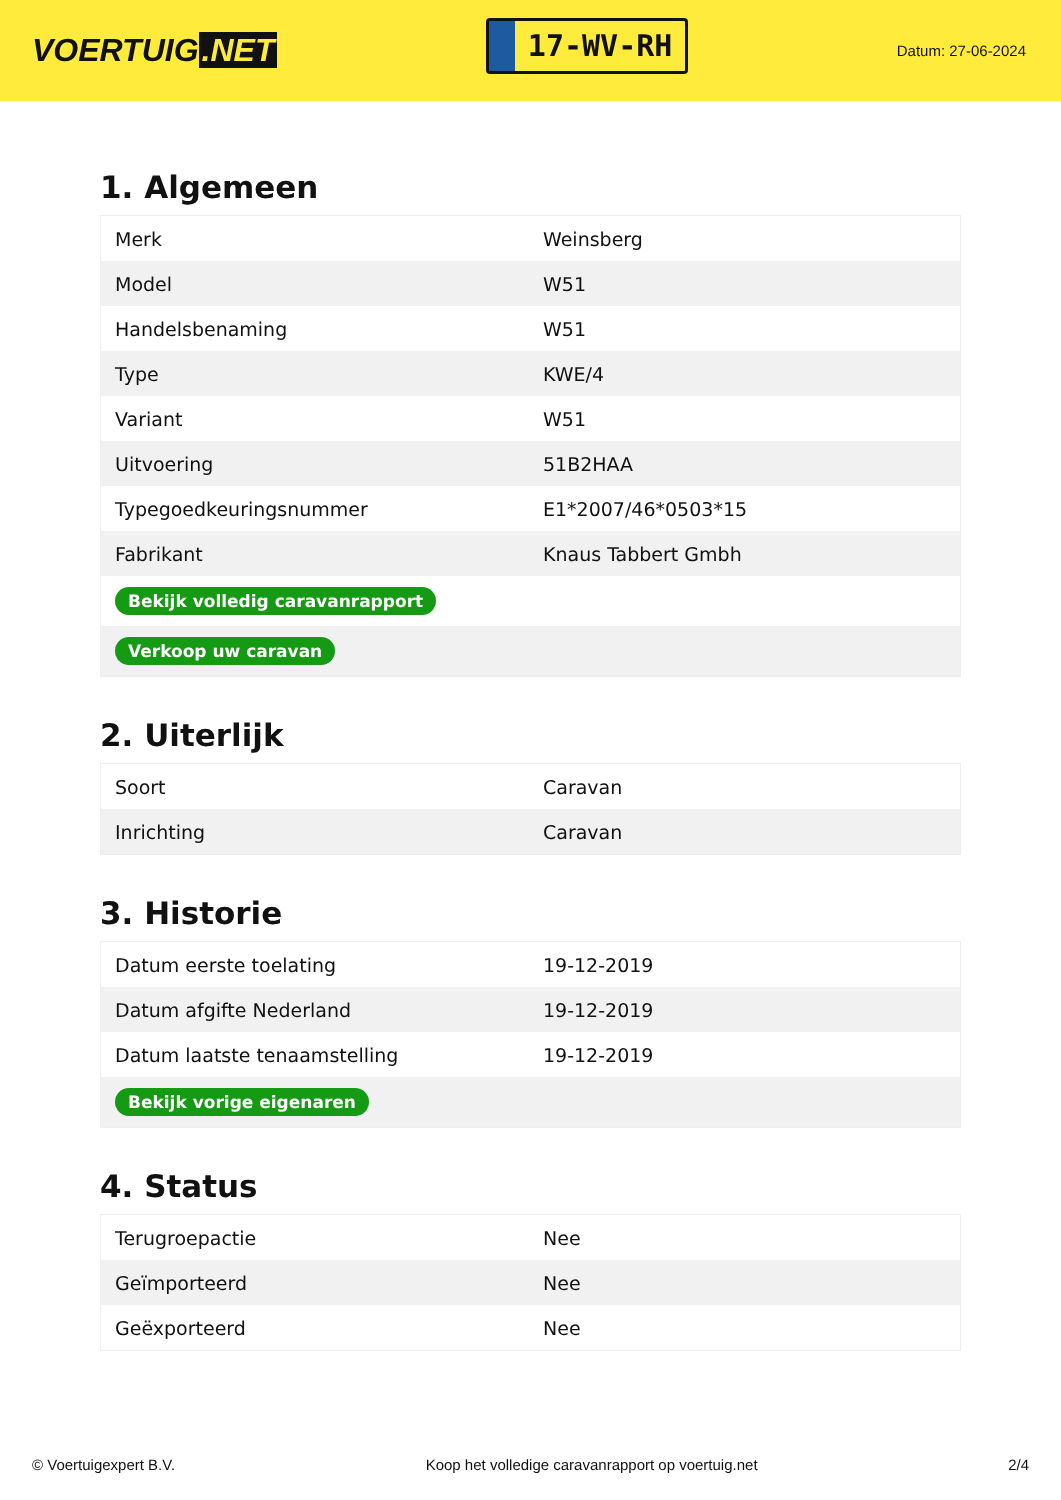VOERTUIG.NET
17-WV-RH
Datum: 27-06-2024
1. Algemeen
| Merk | Weinsberg |
| Model | W51 |
| Handelsbenaming | W51 |
| Type | KWE/4 |
| Variant | W51 |
| Uitvoering | 51B2HAA |
| Typegoedkeuringsnummer | E1*2007/46*0503*15 |
| Fabrikant | Knaus Tabbert Gmbh |
| Bekijk volledig caravanrapport | |
| Verkoop uw caravan | |
2. Uiterlijk
| Soort | Caravan |
| Inrichting | Caravan |
3. Historie
| Datum eerste toelating | 19-12-2019 |
| Datum afgifte Nederland | 19-12-2019 |
| Datum laatste tenaamstelling | 19-12-2019 |
| Bekijk vorige eigenaren | |
4. Status
| Terugroepactie | Nee |
| Geïmporteerd | Nee |
| Geëxporteerd | Nee |
© Voertuigexpert B.V. Koop het volledige caravanrapport op voertuig.net 2/4